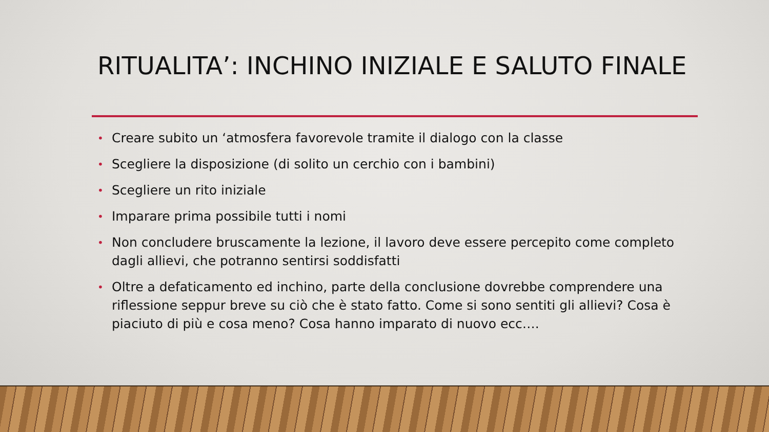RITUALITA’: INCHINO INIZIALE E SALUTO FINALE
• Creare subito un ‘atmosfera favorevole tramite il dialogo con la classe
• Scegliere la disposizione (di solito un cerchio con i bambini)
• Scegliere un rito iniziale
• Imparare prima possibile tutti i nomi
• Non concludere bruscamente la lezione, il lavoro deve essere percepito come completo dagli allievi, che potranno sentirsi soddisfatti
• Oltre a defaticamento ed inchino, parte della conclusione dovrebbe comprendere una riflessione seppur breve su ciò che è stato fatto. Come si sono sentiti gli allievi? Cosa è piaciuto di più e cosa meno? Cosa hanno imparato di nuovo ecc….